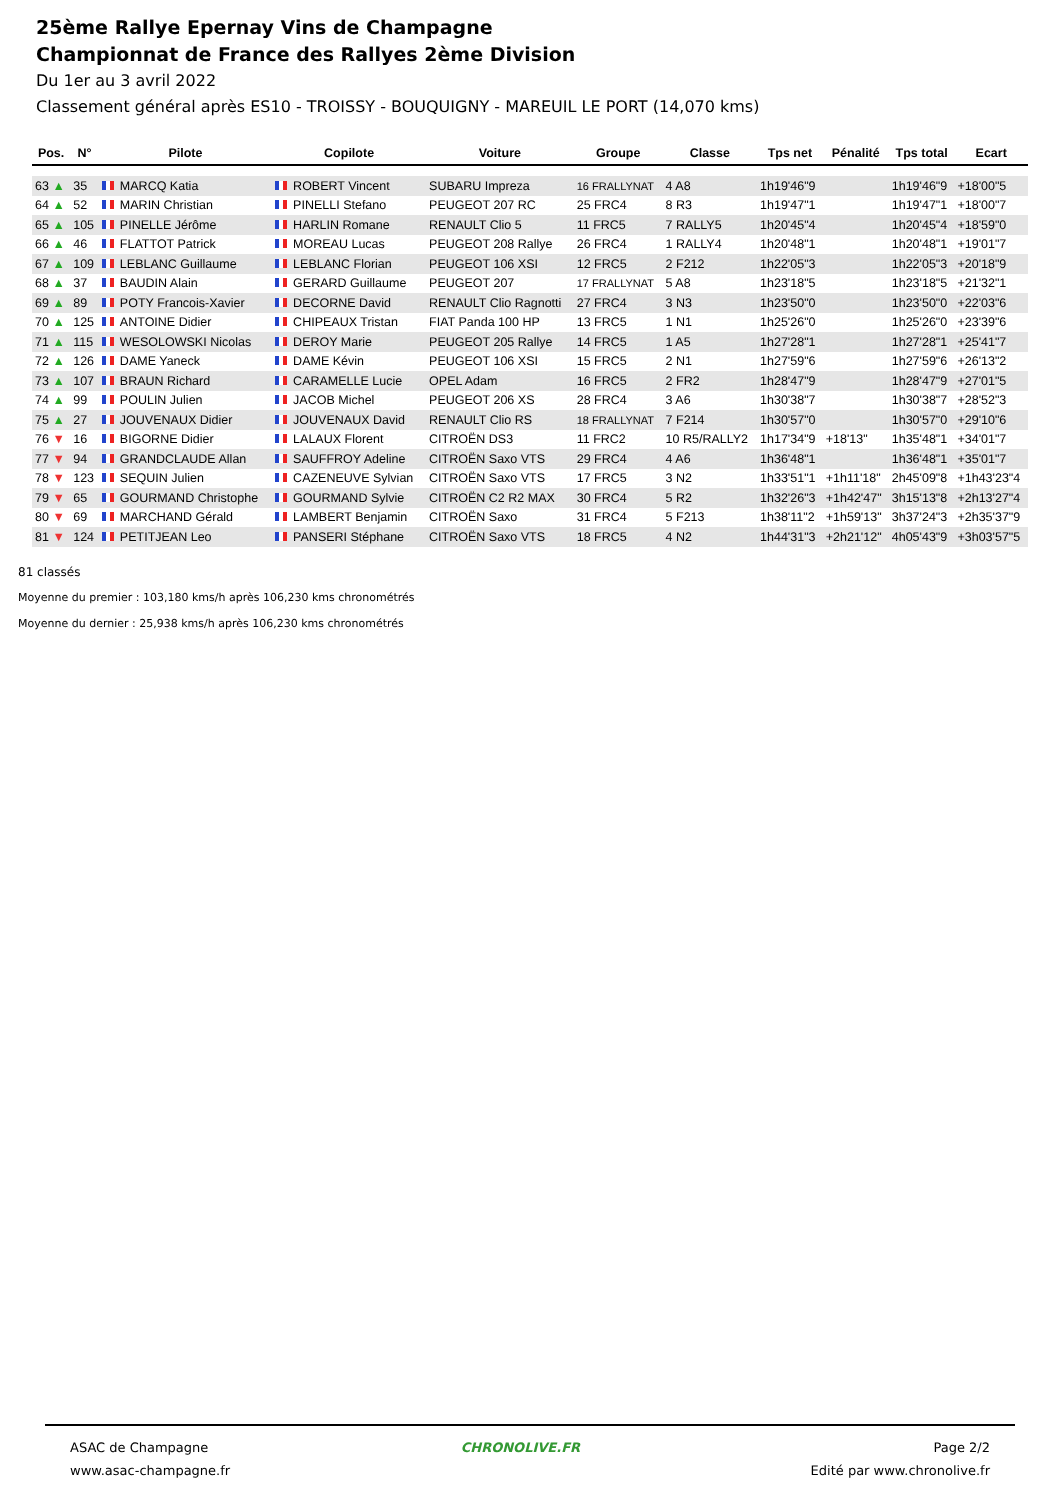25ème Rallye Epernay Vins de Champagne
Championnat de France des Rallyes 2ème Division
Du 1er au 3 avril 2022
Classement général après ES10 - TROISSY - BOUQUIGNY - MAREUIL LE PORT (14,070 kms)
| Pos. | N° | Pilote | Copilote | Voiture | Groupe | Classe | Tps net | Pénalité | Tps total | Ecart |
| --- | --- | --- | --- | --- | --- | --- | --- | --- | --- | --- |
| 63 ▲ | 35 | MARCQ Katia | ROBERT Vincent | SUBARU Impreza | 16 FRALLYNAT | 4 A8 | 1h19'46"9 | | 1h19'46"9 | +18'00"5 |
| 64 ▲ | 52 | MARIN Christian | PINELLI Stefano | PEUGEOT 207 RC | 25 FRC4 | 8 R3 | 1h19'47"1 | | 1h19'47"1 | +18'00"7 |
| 65 ▲ | 105 | PINELLE Jérôme | HARLIN Romane | RENAULT Clio 5 | 11 FRC5 | 7 RALLY5 | 1h20'45"4 | | 1h20'45"4 | +18'59"0 |
| 66 ▲ | 46 | FLATTOT Patrick | MOREAU Lucas | PEUGEOT 208 Rallye | 26 FRC4 | 1 RALLY4 | 1h20'48"1 | | 1h20'48"1 | +19'01"7 |
| 67 ▲ | 109 | LEBLANC Guillaume | LEBLANC Florian | PEUGEOT 106 XSI | 12 FRC5 | 2 F212 | 1h22'05"3 | | 1h22'05"3 | +20'18"9 |
| 68 ▲ | 37 | BAUDIN Alain | GERARD Guillaume | PEUGEOT 207 | 17 FRALLYNAT | 5 A8 | 1h23'18"5 | | 1h23'18"5 | +21'32"1 |
| 69 ▲ | 89 | POTY Francois-Xavier | DECORNE David | RENAULT Clio Ragnotti | 27 FRC4 | 3 N3 | 1h23'50"0 | | 1h23'50"0 | +22'03"6 |
| 70 ▲ | 125 | ANTOINE Didier | CHIPEAUX Tristan | FIAT Panda 100 HP | 13 FRC5 | 1 N1 | 1h25'26"0 | | 1h25'26"0 | +23'39"6 |
| 71 ▲ | 115 | WESOLOWSKI Nicolas | DEROY Marie | PEUGEOT 205 Rallye | 14 FRC5 | 1 A5 | 1h27'28"1 | | 1h27'28"1 | +25'41"7 |
| 72 ▲ | 126 | DAME Yaneck | DAME Kévin | PEUGEOT 106 XSI | 15 FRC5 | 2 N1 | 1h27'59"6 | | 1h27'59"6 | +26'13"2 |
| 73 ▲ | 107 | BRAUN Richard | CARAMELLE Lucie | OPEL Adam | 16 FRC5 | 2 FR2 | 1h28'47"9 | | 1h28'47"9 | +27'01"5 |
| 74 ▲ | 99 | POULIN Julien | JACOB Michel | PEUGEOT 206 XS | 28 FRC4 | 3 A6 | 1h30'38"7 | | 1h30'38"7 | +28'52"3 |
| 75 ▲ | 27 | JOUVENAUX Didier | JOUVENAUX David | RENAULT Clio RS | 18 FRALLYNAT | 7 F214 | 1h30'57"0 | | 1h30'57"0 | +29'10"6 |
| 76 ▼ | 16 | BIGORNE Didier | LALAUX Florent | CITROËN DS3 | 11 FRC2 | 10 R5/RALLY2 | 1h17'34"9 | +18'13" | 1h35'48"1 | +34'01"7 |
| 77 ▼ | 94 | GRANDCLAUDE Allan | SAUFFROY Adeline | CITROËN Saxo VTS | 29 FRC4 | 4 A6 | 1h36'48"1 | | 1h36'48"1 | +35'01"7 |
| 78 ▼ | 123 | SEQUIN Julien | CAZENEUVE Sylvian | CITROËN Saxo VTS | 17 FRC5 | 3 N2 | 1h33'51"1 | +1h11'18" | 2h45'09"8 | +1h43'23"4 |
| 79 ▼ | 65 | GOURMAND Christophe | GOURMAND Sylvie | CITROËN C2 R2 MAX | 30 FRC4 | 5 R2 | 1h32'26"3 | +1h42'47" | 3h15'13"8 | +2h13'27"4 |
| 80 ▼ | 69 | MARCHAND Gérald | LAMBERT Benjamin | CITROËN Saxo | 31 FRC4 | 5 F213 | 1h38'11"2 | +1h59'13" | 3h37'24"3 | +2h35'37"9 |
| 81 ▼ | 124 | PETITJEAN Leo | PANSERI Stéphane | CITROËN Saxo VTS | 18 FRC5 | 4 N2 | 1h44'31"3 | +2h21'12" | 4h05'43"9 | +3h03'57"5 |
81 classés
Moyenne du premier : 103,180 kms/h après 106,230 kms chronométrés
Moyenne du dernier : 25,938 kms/h après 106,230 kms chronométrés
ASAC de Champagne
www.asac-champagne.fr
CHRONOLIVE.FR Page 2/2
Edité par www.chronolive.fr